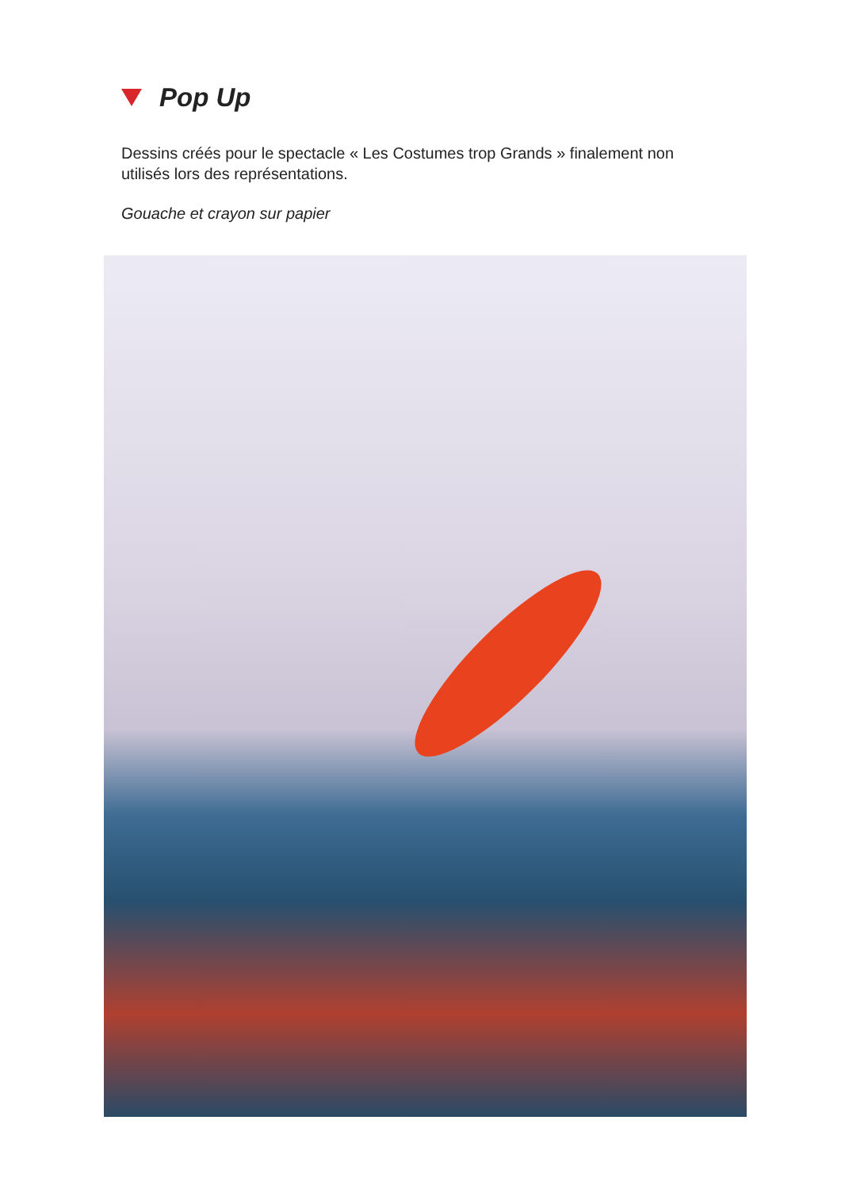Pop Up
Dessins créés pour le spectacle « Les Costumes trop Grands » finalement non utilisés lors des représentations.
Gouache et crayon sur papier